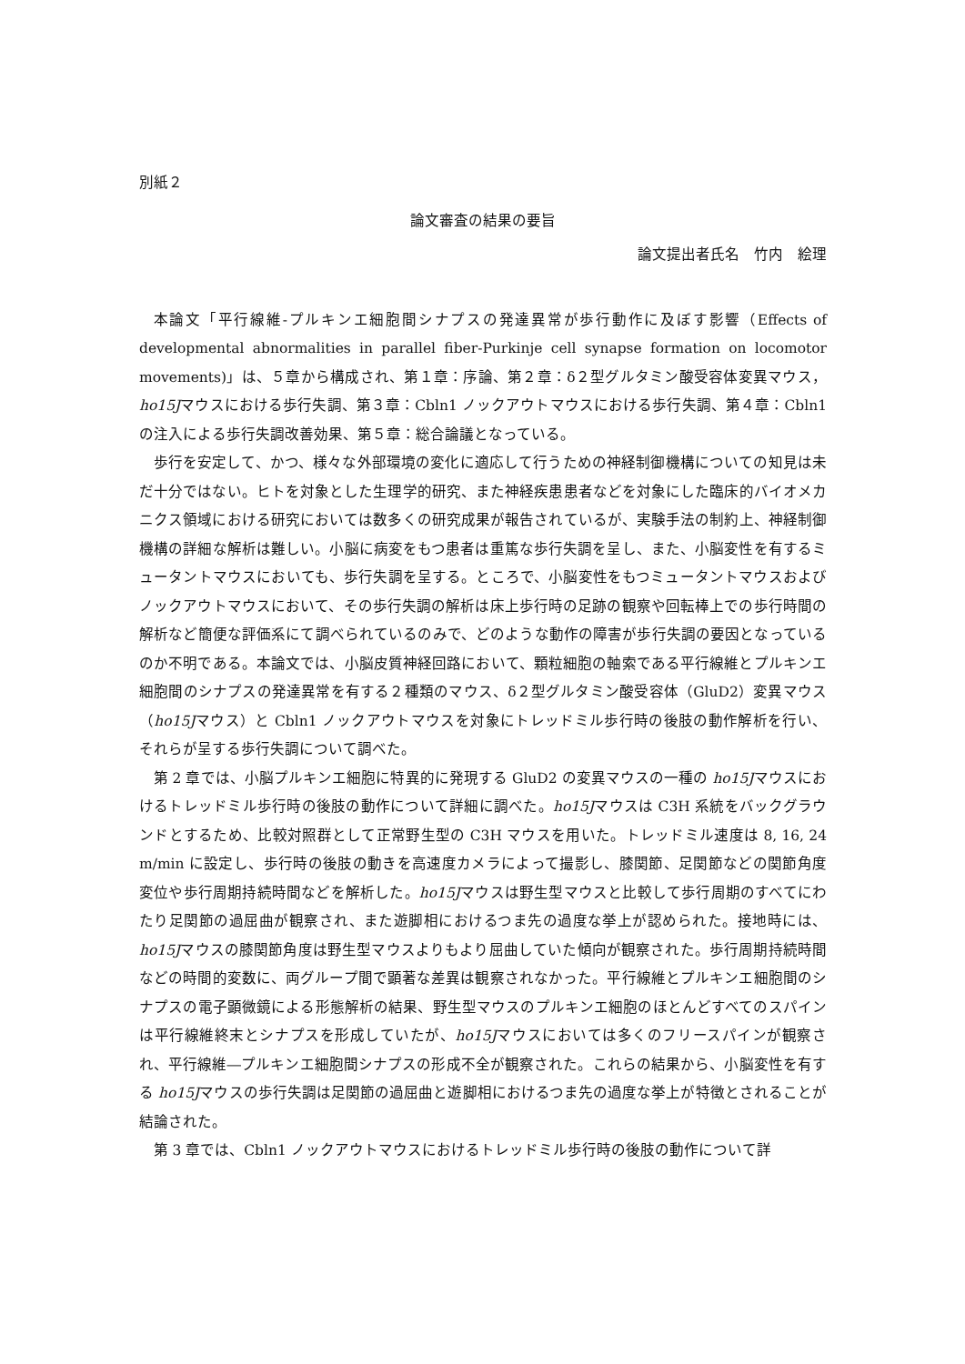別紙２
論文審査の結果の要旨
論文提出者氏名　竹内　絵理
本論文「平行線維‐プルキンエ細胞間シナプスの発達異常が歩行動作に及ぼす影響（Effects of developmental abnormalities in parallel fiber-Purkinje cell synapse formation on locomotor movements)」は、５章から構成され、第１章：序論、第２章：δ２型グルタミン酸受容体変異マウス，ho15Jマウスにおける歩行失調、第３章：Cbln1 ノックアウトマウスにおける歩行失調、第４章：Cbln1 の注入による歩行失調改善効果、第５章：総合論議となっている。
歩行を安定して、かつ、様々な外部環境の変化に適応して行うための神経制御機構についての知見は未だ十分ではない。ヒトを対象とした生理学的研究、また神経疾患患者などを対象にした臨床的バイオメカニクス領域における研究においては数多くの研究成果が報告されているが、実験手法の制約上、神経制御機構の詳細な解析は難しい。小脳に病変をもつ患者は重篤な歩行失調を呈し、また、小脳変性を有するミュータントマウスにおいても、歩行失調を呈する。ところで、小脳変性をもつミュータントマウスおよびノックアウトマウスにおいて、その歩行失調の解析は床上歩行時の足跡の観察や回転棒上での歩行時間の解析など簡便な評価系にて調べられているのみで、どのような動作の障害が歩行失調の要因となっているのか不明である。本論文では、小脳皮質神経回路において、顆粒細胞の軸索である平行線維とプルキンエ細胞間のシナプスの発達異常を有する２種類のマウス、δ２型グルタミン酸受容体（GluD2）変異マウス（ho15Jマウス）と Cbln1 ノックアウトマウスを対象にトレッドミル歩行時の後肢の動作解析を行い、それらが呈する歩行失調について調べた。
第 2 章では、小脳プルキンエ細胞に特異的に発現する GluD2 の変異マウスの一種の ho15Jマウスにおけるトレッドミル歩行時の後肢の動作について詳細に調べた。ho15Jマウスは C3H 系統をバックグラウンドとするため、比較対照群として正常野生型の C3H マウスを用いた。トレッドミル速度は 8, 16, 24 m/min に設定し、歩行時の後肢の動きを高速度カメラによって撮影し、膝関節、足関節などの関節角度変位や歩行周期持続時間などを解析した。ho15Jマウスは野生型マウスと比較して歩行周期のすべてにわたり足関節の過屈曲が観察され、また遊脚相におけるつま先の過度な挙上が認められた。接地時には、ho15Jマウスの膝関節角度は野生型マウスよりもより屈曲していた傾向が観察された。歩行周期持続時間などの時間的変数に、両グループ間で顕著な差異は観察されなかった。平行線維とプルキンエ細胞間のシナプスの電子顕微鏡による形態解析の結果、野生型マウスのプルキンエ細胞のほとんどすべてのスパインは平行線維終末とシナプスを形成していたが、ho15Jマウスにおいては多くのフリースパインが観察され、平行線維―プルキンエ細胞間シナプスの形成不全が観察された。これらの結果から、小脳変性を有する ho15Jマウスの歩行失調は足関節の過屈曲と遊脚相におけるつま先の過度な挙上が特徴とされることが結論された。
第 3 章では、Cbln1 ノックアウトマウスにおけるトレッドミル歩行時の後肢の動作について詳